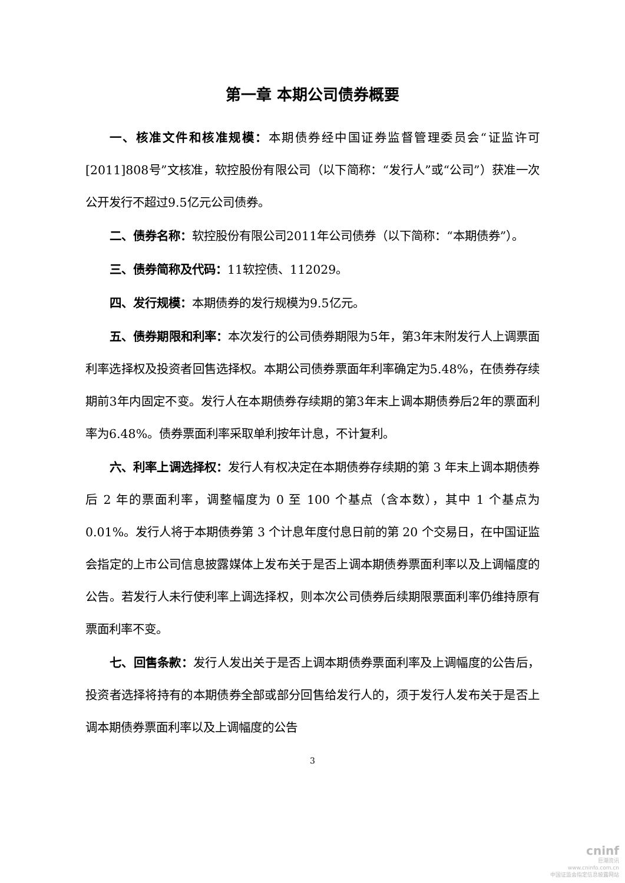第一章 本期公司债券概要
一、核准文件和核准规模：本期债券经中国证券监督管理委员会“证监许可[2011]808号”文核准，软控股份有限公司（以下简称：“发行人”或“公司”）获准一次公开发行不超过9.5亿元公司债券。
二、债券名称：软控股份有限公司2011年公司债券（以下简称：“本期债券”）。
三、债券简称及代码：11软控债、112029。
四、发行规模：本期债券的发行规模为9.5亿元。
五、债券期限和利率：本次发行的公司债券期限为5年，第3年末附发行人上调票面利率选择权及投资者回售选择权。本期公司债券票面年利率确定为5.48%，在债券存续期前3年内固定不变。发行人在本期债券存续期的第3年末上调本期债券后2年的票面利率为6.48%。债券票面利率采取单利按年计息，不计复利。
六、利率上调选择权：发行人有权决定在本期债券存续期的第 3 年末上调本期债券后 2 年的票面利率，调整幅度为 0 至 100 个基点（含本数），其中 1 个基点为 0.01%。发行人将于本期债券第 3 个计息年度付息日前的第 20 个交易日，在中国证监会指定的上市公司信息披露媒体上发布关于是否上调本期债券票面利率以及上调幅度的公告。若发行人未行使利率上调选择权，则本次公司债券后续期限票面利率仍维持原有票面利率不变。
七、回售条款：发行人发出关于是否上调本期债券票面利率及上调幅度的公告后，投资者选择将持有的本期债券全部或部分回售给发行人的，须于发行人发布关于是否上调本期债券票面利率以及上调幅度的公告
3
cninf
巨潮资讯
www.cninfo.com.cn
中国证监会指定信息披露网站